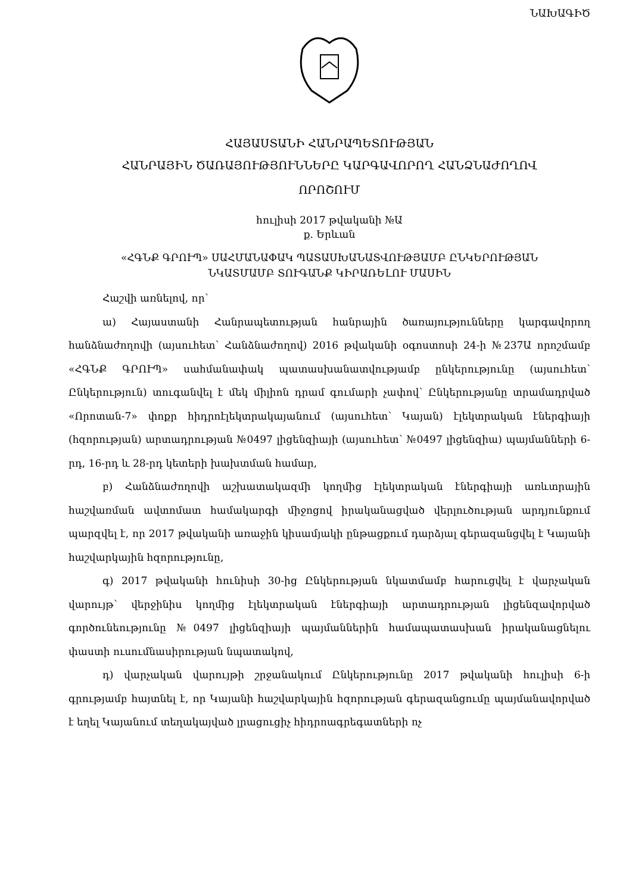ՆԱԽԱԳԻԾ
ՀԱՅԱՍՏԱՆԻ ՀԱՆՐԱՊԵՏՈՒԹՅԱՆ
ՀԱՆՐԱՅԻՆ ԾԱՌԱՅՈՒԹՅՈՒՆՆԵՐԸ ԿԱՐԳԱՎՈՐՈՂ ՀԱՆՁՆԱԺՈՂՈՎ
ՈՐՈՇՈՒՄ
հուլիսի 2017 թվականի №Ա
ք. Երևան
«ՀԳՆՔ ԳՐՈՒՊ» ՍԱՀՄԱՆԱՓԱԿ ՊԱՏԱՍԽԱՆԱՏՎՈՒԹՅԱՄԲ ԸՆԿԵՐՈՒԹՅԱՆ
ՆԿԱՏՄԱՄԲ ՏՈՒԳԱՆՔ ԿԻՐԱՌԵԼՈՒ ՄԱՍԻՆ
Հաշվի առնելով, որ՝
ա) Հայաստանի Հանրապետության հանրային ծառայությունները կարգավորող հանձնաժողովի (այսուհետ՝ Հանձնաժողով) 2016 թվականի օգոստոսի 24-ի №237Ա որոշմամբ «ՀԳՆՔ ԳՐՈՒՊ» սահմանափակ պատասխանատվությամբ ընկերությունը (այսուհետ՝ Ընկերություն) տուգանվել է մեկ միլիոն դրամ գումարի չափով՝ Ընկերությանը տրամադրված «Որոտան-7» փոքր հիդրոէլեկտրակայանում (այսուհետ՝ Կայան) էլեկտրական էներգիայի (հզորության) արտադրության №0497 լիցենզիայի (այսուհետ՝ №0497 լիցենզիա) պայմանների 6-րդ, 16-րդ և 28-րդ կետերի խախտման համար,
բ) Հանձնաժողովի աշխատակազմի կողմից էլեկտրական էներգիայի առևտրային հաշվառման ավտոմատ համակարգի միջոցով իրականացված վերլուծության արդյունքում պարզվել է, որ 2017 թվականի առաջին կիսամյակի ընթացքում դարձյալ գերազանցվել է Կայանի հաշվարկային հզորությունը,
գ) 2017 թվականի հունիսի 30-ից Ընկերության նկատմամբ հարուցվել է վարչական վարույթ՝ վերջինիս կողմից էլեկտրական էներգիայի արտադրության լիցենզավորված գործունեությունը №0497 լիցենզիայի պայմաններին համապատասխան իրականացնելու փաստի ուսումնասիրության նպատակով,
դ) վարչական վարույթի շրջանակում Ընկերությունը 2017 թվականի հուլիսի 6-ի գրությամբ հայտնել է, որ Կայանի հաշվարկային հզորության գերազանցումը պայմանավորված է եղել Կայանում տեղակայված լրացուցիչ հիդրոագրեգատների ոչ